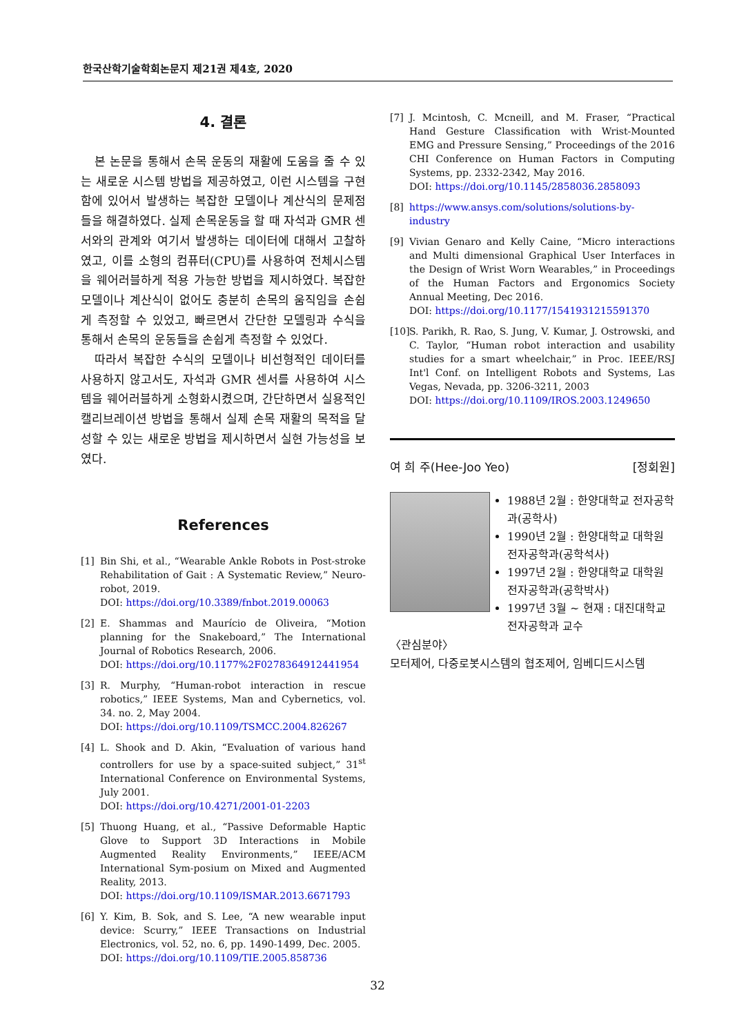한국산학기술학회논문지 제21권 제4호, 2020
4. 결론
본 논문을 통해서 손목 운동의 재활에 도움을 줄 수 있는 새로운 시스템 방법을 제공하였고, 이런 시스템을 구현함에 있어서 발생하는 복잡한 모델이나 계산식의 문제점들을 해결하였다. 실제 손목운동을 할 때 자석과 GMR 센서와의 관계와 여기서 발생하는 데이터에 대해서 고찰하였고, 이를 소형의 컴퓨터(CPU)를 사용하여 전체시스템을 웨어러블하게 적용 가능한 방법을 제시하였다. 복잡한 모델이나 계산식이 없어도 충분히 손목의 움직임을 손쉽게 측정할 수 있었고, 빠르면서 간단한 모델링과 수식을 통해서 손목의 운동들을 손쉽게 측정할 수 있었다.
따라서 복잡한 수식의 모델이나 비선형적인 데이터를 사용하지 않고서도, 자석과 GMR 센서를 사용하여 시스템을 웨어러블하게 소형화시켰으며, 간단하면서 실용적인 캘리브레이션 방법을 통해서 실제 손목 재활의 목적을 달성할 수 있는 새로운 방법을 제시하면서 실현 가능성을 보였다.
References
[1] Bin Shi, et al., “Wearable Ankle Robots in Post-stroke Rehabilitation of Gait : A Systematic Review,” Neuro-robot, 2019.
DOI: https://doi.org/10.3389/fnbot.2019.00063
[2] E. Shammas and Maurício de Oliveira, “Motion planning for the Snakeboard,” The International Journal of Robotics Research, 2006.
DOI: https://doi.org/10.1177%2F0278364912441954
[3] R. Murphy, “Human-robot interaction in rescue robotics,” IEEE Systems, Man and Cybernetics, vol. 34. no. 2, May 2004.
DOI: https://doi.org/10.1109/TSMCC.2004.826267
[4] L. Shook and D. Akin, “Evaluation of various hand controllers for use by a space-suited subject,” 31<sup>st</sup> International Conference on Environmental Systems, July 2001.
DOI: https://doi.org/10.4271/2001-01-2203
[5] Thuong Huang, et al., “Passive Deformable Haptic Glove to Support 3D Interactions in Mobile Augmented Reality Environments,” IEEE/ACM International Sym-posium on Mixed and Augmented Reality, 2013.
DOI: https://doi.org/10.1109/ISMAR.2013.6671793
[6] Y. Kim, B. Sok, and S. Lee, “A new wearable input device: Scurry,” IEEE Transactions on Industrial Electronics, vol. 52, no. 6, pp. 1490-1499, Dec. 2005.
DOI: https://doi.org/10.1109/TIE.2005.858736
[7] J. Mcintosh, C. Mcneill, and M. Fraser, “Practical Hand Gesture Classification with Wrist-Mounted EMG and Pressure Sensing,” Proceedings of the 2016 CHI Conference on Human Factors in Computing Systems, pp. 2332-2342, May 2016.
DOI: https://doi.org/10.1145/2858036.2858093
[8] https://www.ansys.com/solutions/solutions-by-industry
[9] Vivian Genaro and Kelly Caine, “Micro interactions and Multi dimensional Graphical User Interfaces in the Design of Wrist Worn Wearables,” in Proceedings of the Human Factors and Ergonomics Society Annual Meeting, Dec 2016.
DOI: https://doi.org/10.1177/1541931215591370
[10] S. Parikh, R. Rao, S. Jung, V. Kumar, J. Ostrowski, and C. Taylor, “Human robot interaction and usability studies for a smart wheelchair,” in Proc. IEEE/RSJ Int'l Conf. on Intelligent Robots and Systems, Las Vegas, Nevada, pp. 3206-3211, 2003
DOI: https://doi.org/10.1109/IROS.2003.1249650
여 희 주(Hee-Joo Yeo) [정회원]
1988년 2월 : 한양대학교 전자공학과(공학사)
1990년 2월 : 한양대학교 대학원 전자공학과(공학석사)
1997년 2월 : 한양대학교 대학원 전자공학과(공학박사)
1997년 3월 ~ 현재 : 대진대학교 전자공학과 교수
〈관심분야〉
모터제어, 다중로봇시스템의 협조제어, 임베디드시스템
32